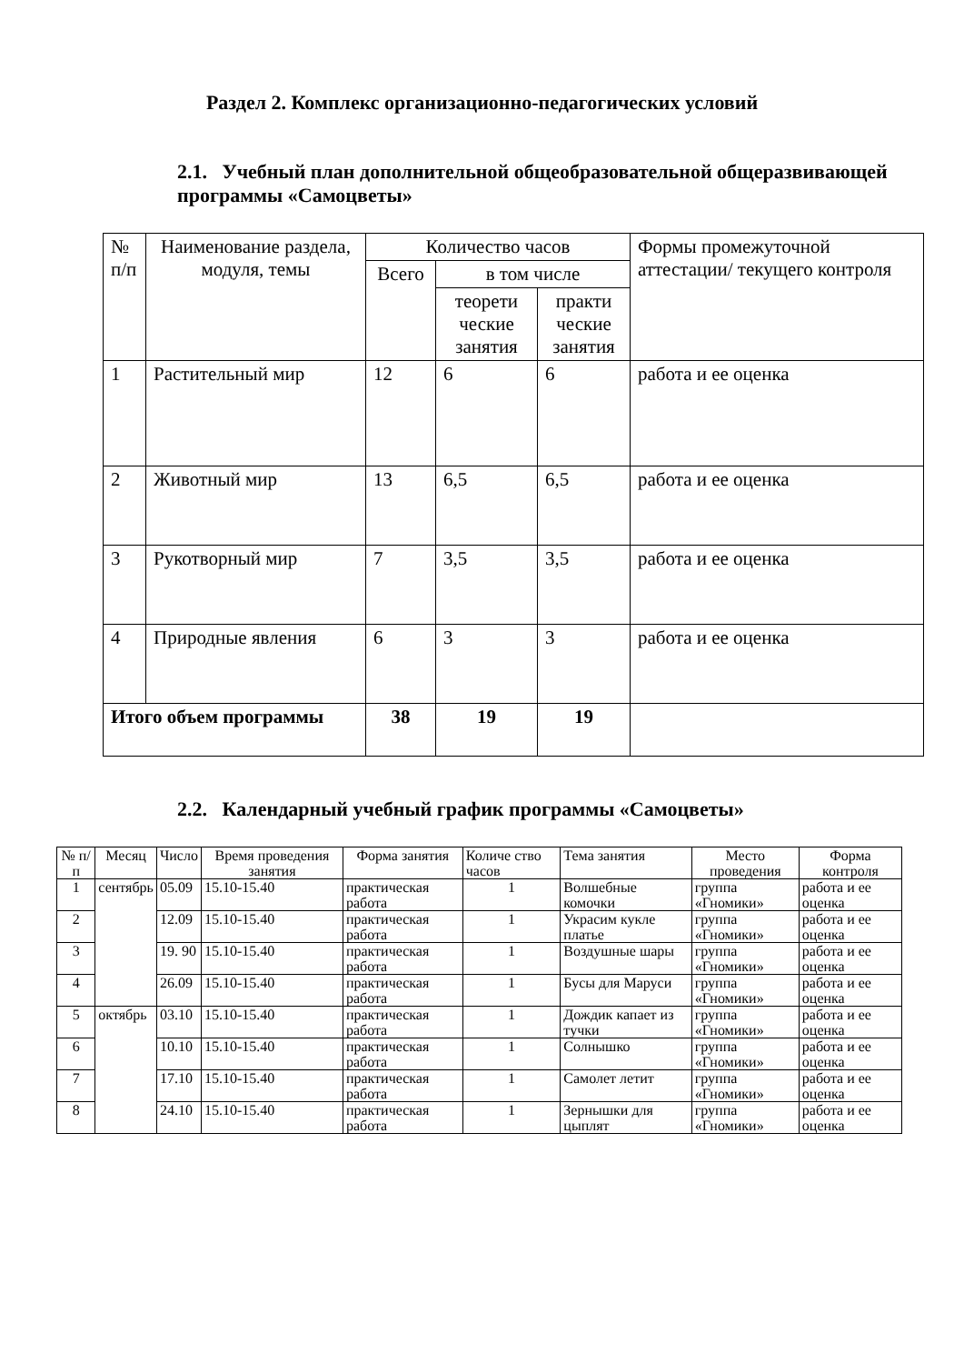Раздел 2. Комплекс организационно-педагогических условий
2.1. Учебный план дополнительной общеобразовательной общеразвивающей программы «Самоцветы»
| № п/п | Наименование раздела, модуля, темы | Количество часов | | | Формы промежуточной аттестации/ текущего контроля |
| --- | --- | --- | --- | --- | --- |
| | | Всего | в том числе | | |
| | | | теорети ческие занятия | практи ческие занятия | |
| 1 | Растительный мир | 12 | 6 | 6 | работа и ее оценка |
| 2 | Животный мир | 13 | 6,5 | 6,5 | работа и ее оценка |
| 3 | Рукотворный мир | 7 | 3,5 | 3,5 | работа и ее оценка |
| 4 | Природные явления | 6 | 3 | 3 | работа и ее оценка |
| Итого объем программы | | 38 | 19 | 19 | |
2.2. Календарный учебный график программы «Самоцветы»
| № п/ п | Месяц | Число | Время проведения занятия | Форма занятия | Количе ство часов | Тема занятия | Место проведения | Форма контроля |
| --- | --- | --- | --- | --- | --- | --- | --- | --- |
| 1 | сентябрь | 05.09 | 15.10-15.40 | практическая работа | 1 | Волшебные комочки | группа «Гномики» | работа и ее оценка |
| 2 | | 12.09 | 15.10-15.40 | практическая работа | 1 | Украсим кукле платье | группа «Гномики» | работа и ее оценка |
| 3 | | 19. 90 | 15.10-15.40 | практическая работа | 1 | Воздушные шары | группа «Гномики» | работа и ее оценка |
| 4 | | 26.09 | 15.10-15.40 | практическая работа | 1 | Бусы для Маруси | группа «Гномики» | работа и ее оценка |
| 5 | октябрь | 03.10 | 15.10-15.40 | практическая работа | 1 | Дождик капает из тучки | группа «Гномики» | работа и ее оценка |
| 6 | | 10.10 | 15.10-15.40 | практическая работа | 1 | Солнышко | группа «Гномики» | работа и ее оценка |
| 7 | | 17.10 | 15.10-15.40 | практическая работа | 1 | Самолет летит | группа «Гномики» | работа и ее оценка |
| 8 | | 24.10 | 15.10-15.40 | практическая работа | 1 | Зернышки для цыплят | группа «Гномики» | работа и ее оценка |